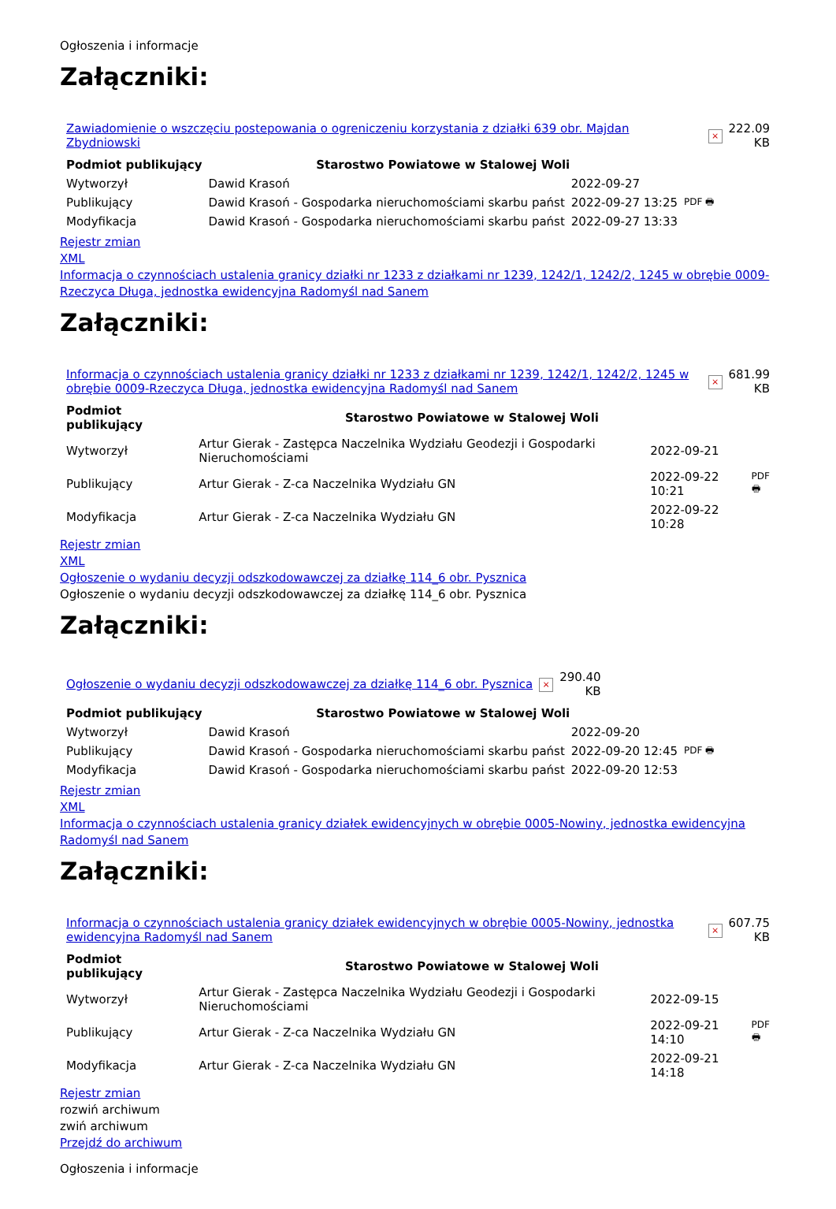Ogłoszenia i informacje
Załączniki:
| Zawiadomienie o wszczęciu postepowania o ogreniczeniu korzystania z działki 639 obr. Majdan Zbydniowski | × | 222.09 KB |
| Podmiot publikujący | Starostwo Powiatowe w Stalowej Woli | | |
| Wytworzył | Dawid Krasoń | 2022-09-27 | PDF 🖶 |
| Publikujący | Dawid Krasoń - Gospodarka nieruchomościami skarbu państ | 2022-09-27 13:25 | |
| Modyfikacja | Dawid Krasoń - Gospodarka nieruchomościami skarbu państ | 2022-09-27 13:33 | |
Rejestr zmian
XML
Informacja o czynnościach ustalenia granicy działki nr 1233 z działkami nr 1239, 1242/1, 1242/2, 1245 w obrębie 0009-Rzeczyca Długa, jednostka ewidencyjna Radomyśl nad Sanem
Załączniki:
| Informacja o czynnościach ustalenia granicy działki nr 1233 z działkami nr 1239, 1242/1, 1242/2, 1245 w obrębie 0009-Rzeczyca Długa, jednostka ewidencyjna Radomyśl nad Sanem | × | 681.99 KB |
| Podmiot publikujący | Starostwo Powiatowe w Stalowej Woli | | |
| Wytworzył | Artur Gierak - Zastępca Naczelnika Wydziału Geodezji i Gospodarki Nieruchomościami | 2022-09-21 | PDF 🖶 |
| Publikujący | Artur Gierak - Z-ca Naczelnika Wydziału GN | 2022-09-22 10:21 | |
| Modyfikacja | Artur Gierak - Z-ca Naczelnika Wydziału GN | 2022-09-22 10:28 | |
Rejestr zmian
XML
Ogłoszenie o wydaniu decyzji odszkodowawczej za działkę 114_6 obr. Pysznica
Ogłoszenie o wydaniu decyzji odszkodowawczej za działkę 114_6 obr. Pysznica
Załączniki:
| Ogłoszenie o wydaniu decyzji odszkodowawczej za działkę 114_6 obr. Pysznica | × | 290.40 KB |
| Podmiot publikujący | Starostwo Powiatowe w Stalowej Woli | | |
| Wytworzył | Dawid Krasoń | 2022-09-20 | PDF 🖶 |
| Publikujący | Dawid Krasoń - Gospodarka nieruchomościami skarbu państ | 2022-09-20 12:45 | |
| Modyfikacja | Dawid Krasoń - Gospodarka nieruchomościami skarbu państ | 2022-09-20 12:53 | |
Rejestr zmian
XML
Informacja o czynnościach ustalenia granicy działek ewidencyjnych w obrębie 0005-Nowiny, jednostka ewidencyjna Radomyśl nad Sanem
Załączniki:
| Informacja o czynnościach ustalenia granicy działek ewidencyjnych w obrębie 0005-Nowiny, jednostka ewidencyjna Radomyśl nad Sanem | × | 607.75 KB |
| Podmiot publikujący | Starostwo Powiatowe w Stalowej Woli | | |
| Wytworzył | Artur Gierak - Zastępca Naczelnika Wydziału Geodezji i Gospodarki Nieruchomościami | 2022-09-15 | PDF 🖶 |
| Publikujący | Artur Gierak - Z-ca Naczelnika Wydziału GN | 2022-09-21 14:10 | |
| Modyfikacja | Artur Gierak - Z-ca Naczelnika Wydziału GN | 2022-09-21 14:18 | |
Rejestr zmian
rozwiń archiwum
zwiń archiwum
Przejdź do archiwum
Ogłoszenia i informacje